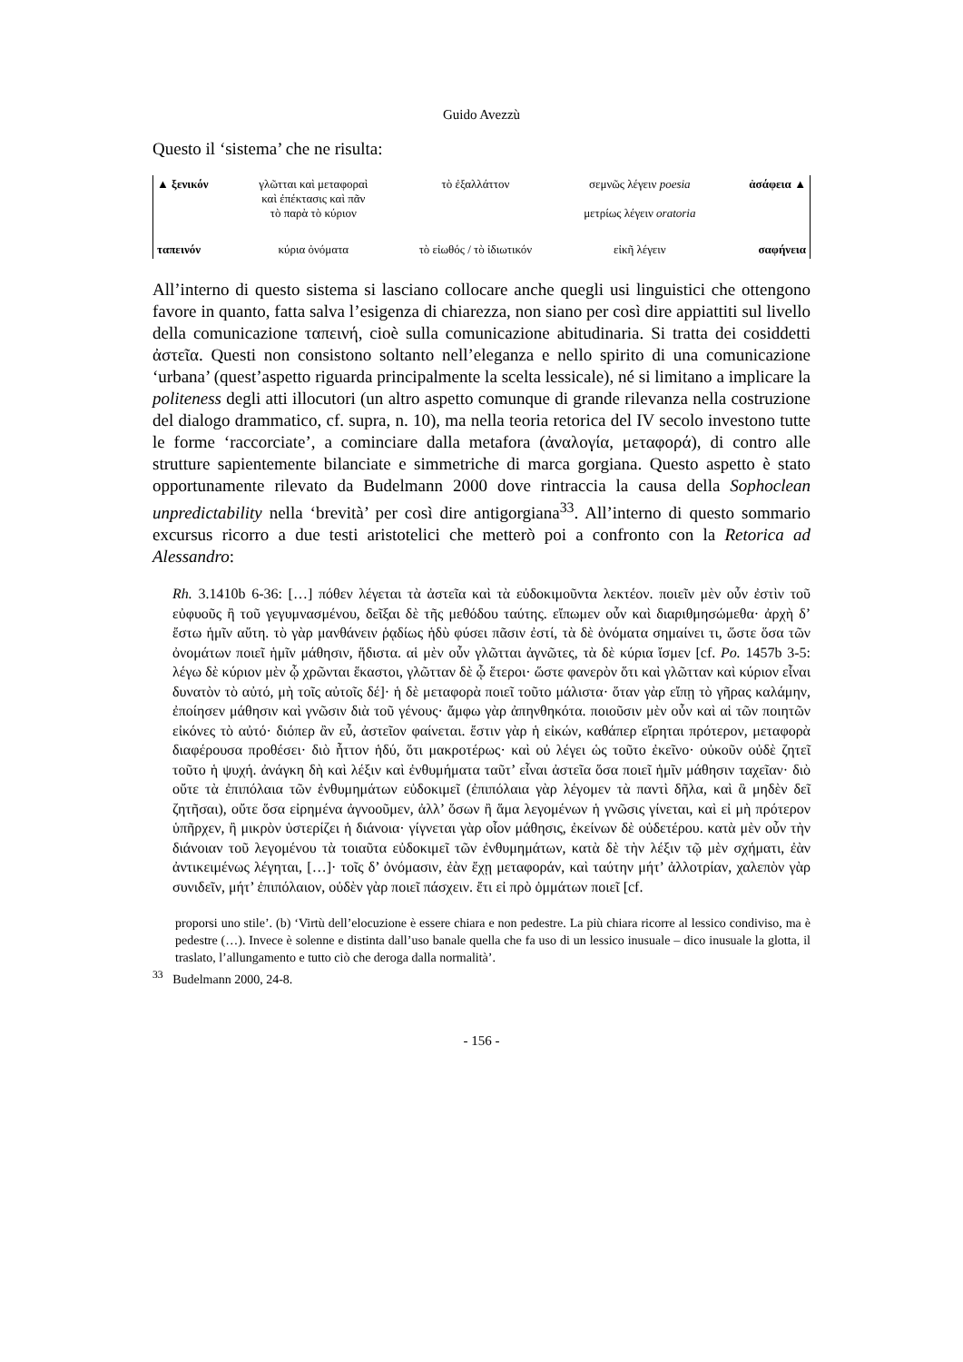Guido Avezzù
Questo il ‘sistema’ che ne risulta:
| ▲ ξενικόν | γλῶτται καὶ μεταφοραὶ καὶ ἐπέκτασις καὶ πᾶν τὸ παρὰ τὸ κύριον | τὸ ἐξαλλάττον | σεμνῶς λέγειν poesia μετρίως λέγειν oratoria | ἀσάφεια ▲ |
| ταπεινόν | κύρια ὀνόματα | τὸ εἰωθός / τὸ ἰδιωτικόν | εἰκῆ λέγειν | σαφήνεια |
All’interno di questo sistema si lasciano collocare anche quegli usi linguistici che ottengono favore in quanto, fatta salva l’esigenza di chiarezza, non siano per così dire appiattiti sul livello della comunicazione ταπεινή, cioè sulla comunicazione abitudinaria. Si tratta dei cosiddetti ἀστεῖα. Questi non consistono soltanto nell’eleganza e nello spirito di una comunicazione ‘urbana’ (quest’aspetto riguarda principalmente la scelta lessicale), né si limitano a implicare la politeness degli atti illocutori (un altro aspetto comunque di grande rilevanza nella costruzione del dialogo drammatico, cf. supra, n. 10), ma nella teoria retorica del IV secolo investono tutte le forme ‘raccorciate’, a cominciare dalla metafora (ἀναλογία, μεταφορά), di contro alle strutture sapientemente bilanciate e simmetriche di marca gorgiana. Questo aspetto è stato opportunamente rilevato da Budelmann 2000 dove rintraccia la causa della Sophoclean unpredictability nella ‘brevità’ per così dire antigorgiana<sup>33</sup>. All’interno di questo sommario excursus ricorro a due testi aristotelici che metterò poi a confronto con la Retorica ad Alessandro:
Rh. 3.1410b 6-36: […] πόθεν λέγεται τὰ ἀστεῖα καὶ τὰ εὐδοκιμοῦντα λεκτέον. ποιεῖν μὲν οὖν ἐστὶν τοῦ εὐφυοῦς ἢ τοῦ γεγυμνασμένου, δεῖξαι δὲ τῆς μεθόδου ταύτης. εἴπωμεν οὖν καὶ διαριθμησώμεθα· ἀρχὴ δ’ ἔστω ἡμῖν αὕτη. τὸ γὰρ μανθάνειν ῥᾳδίως ἡδὺ φύσει πᾶσιν ἐστί, τὰ δὲ ὀνόματα σημαίνει τι, ὥστε ὅσα τῶν ὀνομάτων ποιεῖ ἡμῖν μάθησιν, ἥδιστα. αἱ μὲν οὖν γλῶτται ἀγνῶτες, τὰ δὲ κύρια ἴσμεν [cf. Po. 1457b 3-5: λέγω δὲ κύριον μὲν ᾧ χρῶνται ἕκαστοι, γλῶτταν δὲ ᾧ ἕτεροι· ὥστε φανερὸν ὅτι καὶ γλῶτταν καὶ κύριον εἶναι δυνατὸν τὸ αὐτό, μὴ τοῖς αὐτοῖς δέ]· ἡ δὲ μεταφορὰ ποιεῖ τοῦτο μάλιστα· ὅταν γὰρ εἴπῃ τὸ γῆρας καλάμην, ἐποίησεν μάθησιν καὶ γνῶσιν διὰ τοῦ γένους· ἄμφω γὰρ ἀπηνθηκότα. ποιοῦσιν μὲν οὖν καὶ αἱ τῶν ποιητῶν εἰκόνες τὸ αὐτό· διόπερ ἂν εὖ, ἀστεῖον φαίνεται. ἔστιν γὰρ ἡ εἰκών, καθάπερ εἴρηται πρότερον, μεταφορὰ διαφέρουσα προθέσει· διὸ ἧττον ἡδύ, ὅτι μακροτέρως· καὶ οὐ λέγει ὡς τοῦτο ἐκεῖνο· οὐκοῦν οὐδὲ ζητεῖ τοῦτο ἡ ψυχή. ἀνάγκη δὴ καὶ λέξιν καὶ ἐνθυμήματα ταῦτ’ εἶναι ἀστεῖα ὅσα ποιεῖ ἡμῖν μάθησιν ταχεῖαν· διὸ οὔτε τὰ ἐπιπόλαια τῶν ἐνθυμημάτων εὐδοκιμεῖ (ἐπιπόλαια γὰρ λέγομεν τὰ παντὶ δῆλα, καὶ ἃ μηδὲν δεῖ ζητῆσαι), οὔτε ὅσα εἰρημένα ἀγνοοῦμεν, ἀλλ’ ὅσων ἢ ἅμα λεγομένων ἡ γνῶσις γίνεται, καὶ εἰ μὴ πρότερον ὑπῆρχεν, ἢ μικρὸν ὑστερίζει ἡ διάνοια· γίγνεται γὰρ οἷον μάθησις, ἐκείνων δὲ οὐδετέρου. κατὰ μὲν οὖν τὴν διάνοιαν τοῦ λεγομένου τὰ τοιαῦτα εὐδοκιμεῖ τῶν ἐνθυμημάτων, κατὰ δὲ τὴν λέξιν τῷ μὲν σχήματι, ἐὰν ἀντικειμένως λέγηται, […]· τοῖς δ’ ὀνόμασιν, ἐὰν ἔχῃ μεταφοράν, καὶ ταύτην μήτ’ ἀλλοτρίαν, χαλεπὸν γὰρ συνιδεῖν, μήτ’ ἐπιπόλαιον, οὐδὲν γὰρ ποιεῖ πάσχειν. ἔτι εἰ πρὸ ὀμμάτων ποιεῖ [cf.
proporsi uno stile’. (b) ‘Virtù dell’elocuzione è essere chiara e non pedestre. La più chiara ricorre al lessico condiviso, ma è pedestre (…). Invece è solenne e distinta dall’uso banale quella che fa uso di un lessico inusuale – dico inusuale la glotta, il traslato, l’allungamento e tutto ciò che deroga dalla normalità’.
<sup>33</sup> Budelmann 2000, 24-8.
- 156 -